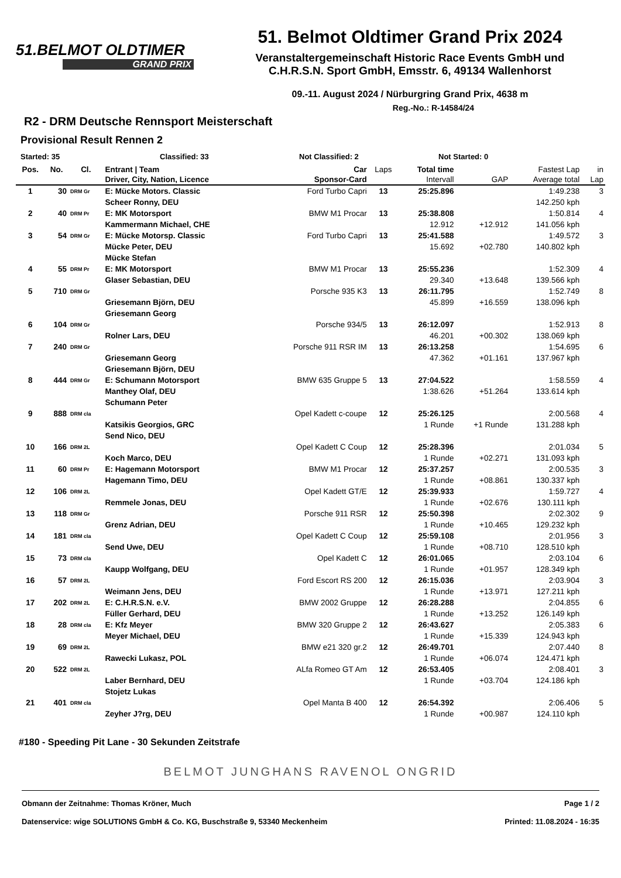51.BELMOT OLDTIMER
GRAND PRIX
51. Belmot Oldtimer Grand Prix 2024
Veranstaltergemeinschaft Historic Race Events GmbH und
C.H.R.S.N. Sport GmbH, Emsstr. 6, 49134 Wallenhorst
09.-11. August 2024 / Nürburgring Grand Prix, 4638 m
Reg.-No.: R-14584/24
R2 - DRM Deutsche Rennsport Meisterschaft
Provisional Result Rennen 2
Started: 35 Classified: 33 Not Classified: 2 Not Started: 0
| Pos. | No. | Cl. | Entrant / Team | Car | Laps | Total time | | Fastest Lap | in |
| --- | --- | --- | --- | --- | --- | --- | --- | --- | --- |
| | | | Driver, City, Nation, Licence | Sponsor-Card | | Intervall | GAP | Average total | Lap |
| 1 | 30 | DRM Gr | E: Mücke Motors. Classic | Ford Turbo Capri | 13 | 25:25.896 | | 1:49.238 | 3 |
| | | | Scheer Ronny, DEU | | | | | 142.250 kph | |
| 2 | 40 | DRM Pr | E: MK Motorsport | BMW M1 Procar | 13 | 25:38.808 | | 1:50.814 | 4 |
| | | | Kammermann Michael, CHE | | | 12.912 | +12.912 | 141.056 kph | |
| 3 | 54 | DRM Gr | E: Mücke Motorsp. Classic | Ford Turbo Capri | 13 | 25:41.588 | | 1:49.572 | 3 |
| | | | Mücke Peter, DEU | | | 15.692 | +02.780 | 140.802 kph | |
| | | | Mücke Stefan | | | | | | |
| 4 | 55 | DRM Pr | E: MK Motorsport | BMW M1 Procar | 13 | 25:55.236 | | 1:52.309 | 4 |
| | | | Glaser Sebastian, DEU | | | 29.340 | +13.648 | 139.566 kph | |
| 5 | 710 | DRM Gr | | Porsche 935 K3 | 13 | 26:11.795 | | 1:52.749 | 8 |
| | | | Griesemann Björn, DEU | | | 45.899 | +16.559 | 138.096 kph | |
| | | | Griesemann Georg | | | | | | |
| 6 | 104 | DRM Gr | | Porsche 934/5 | 13 | 26:12.097 | | 1:52.913 | 8 |
| | | | Rolner Lars, DEU | | | 46.201 | +00.302 | 138.069 kph | |
| 7 | 240 | DRM Gr | | Porsche 911 RSR IM | 13 | 26:13.258 | | 1:54.695 | 6 |
| | | | Griesemann Georg | | | 47.362 | +01.161 | 137.967 kph | |
| | | | Griesemann Björn, DEU | | | | | | |
| 8 | 444 | DRM Gr | E: Schumann Motorsport | BMW 635 Gruppe 5 | 13 | 27:04.522 | | 1:58.559 | 4 |
| | | | Manthey Olaf, DEU | | | 1:38.626 | +51.264 | 133.614 kph | |
| | | | Schumann Peter | | | | | | |
| 9 | 888 | DRM cla | | Opel Kadett c-coupe | 12 | 25:26.125 | | 2:00.568 | 4 |
| | | | Katsikis Georgios, GRC | | | 1 Runde | +1 Runde | 131.288 kph | |
| | | | Send Nico, DEU | | | | | | |
| 10 | 166 | DRM 2L | | Opel Kadett C Coup | 12 | 25:28.396 | | 2:01.034 | 5 |
| | | | Koch Marco, DEU | | | 1 Runde | +02.271 | 131.093 kph | |
| 11 | 60 | DRM Pr | E: Hagemann Motorsport | BMW M1 Procar | 12 | 25:37.257 | | 2:00.535 | 3 |
| | | | Hagemann Timo, DEU | | | 1 Runde | +08.861 | 130.337 kph | |
| 12 | 106 | DRM 2L | | Opel Kadett GT/E | 12 | 25:39.933 | | 1:59.727 | 4 |
| | | | Remmele Jonas, DEU | | | 1 Runde | +02.676 | 130.111 kph | |
| 13 | 118 | DRM Gr | | Porsche 911 RSR | 12 | 25:50.398 | | 2:02.302 | 9 |
| | | | Grenz Adrian, DEU | | | 1 Runde | +10.465 | 129.232 kph | |
| 14 | 181 | DRM cla | | Opel Kadett C Coup | 12 | 25:59.108 | | 2:01.956 | 3 |
| | | | Send Uwe, DEU | | | 1 Runde | +08.710 | 128.510 kph | |
| 15 | 73 | DRM cla | | Opel Kadett C | 12 | 26:01.065 | | 2:03.104 | 6 |
| | | | Kaupp Wolfgang, DEU | | | 1 Runde | +01.957 | 128.349 kph | |
| 16 | 57 | DRM 2L | | Ford Escort RS 200 | 12 | 26:15.036 | | 2:03.904 | 3 |
| | | | Weimann Jens, DEU | | | 1 Runde | +13.971 | 127.211 kph | |
| 17 | 202 | DRM 2L | E: C.H.R.S.N. e.V. | BMW 2002 Gruppe | 12 | 26:28.288 | | 2:04.855 | 6 |
| | | | Füller Gerhard, DEU | | | 1 Runde | +13.252 | 126.149 kph | |
| 18 | 28 | DRM cla | E: Kfz Meyer | BMW 320 Gruppe 2 | 12 | 26:43.627 | | 2:05.383 | 6 |
| | | | Meyer Michael, DEU | | | 1 Runde | +15.339 | 124.943 kph | |
| 19 | 69 | DRM 2L | | BMW e21 320 gr.2 | 12 | 26:49.701 | | 2:07.440 | 8 |
| | | | Rawecki Lukasz, POL | | | 1 Runde | +06.074 | 124.471 kph | |
| 20 | 522 | DRM 2L | | ALfa Romeo GT Am | 12 | 26:53.405 | | 2:08.401 | 3 |
| | | | Laber Bernhard, DEU | | | 1 Runde | +03.704 | 124.186 kph | |
| | | | Stojetz Lukas | | | | | | |
| 21 | 401 | DRM cla | | Opel Manta B 400 | 12 | 26:54.392 | | 2:06.406 | 5 |
| | | | Zeyher J?rg, DEU | | | 1 Runde | +00.987 | 124.110 kph | |
#180 - Speeding Pit Lane - 30 Sekunden Zeitstrafe
BELMOT JUNGHANS RAVENOL ONGRID
Obmann der Zeitnahme: Thomas Kröner, Much Page 1 / 2
Datenservice: wige SOLUTIONS GmbH & Co. KG, Buschstraße 9, 53340 Meckenheim Printed: 11.08.2024 - 16:35